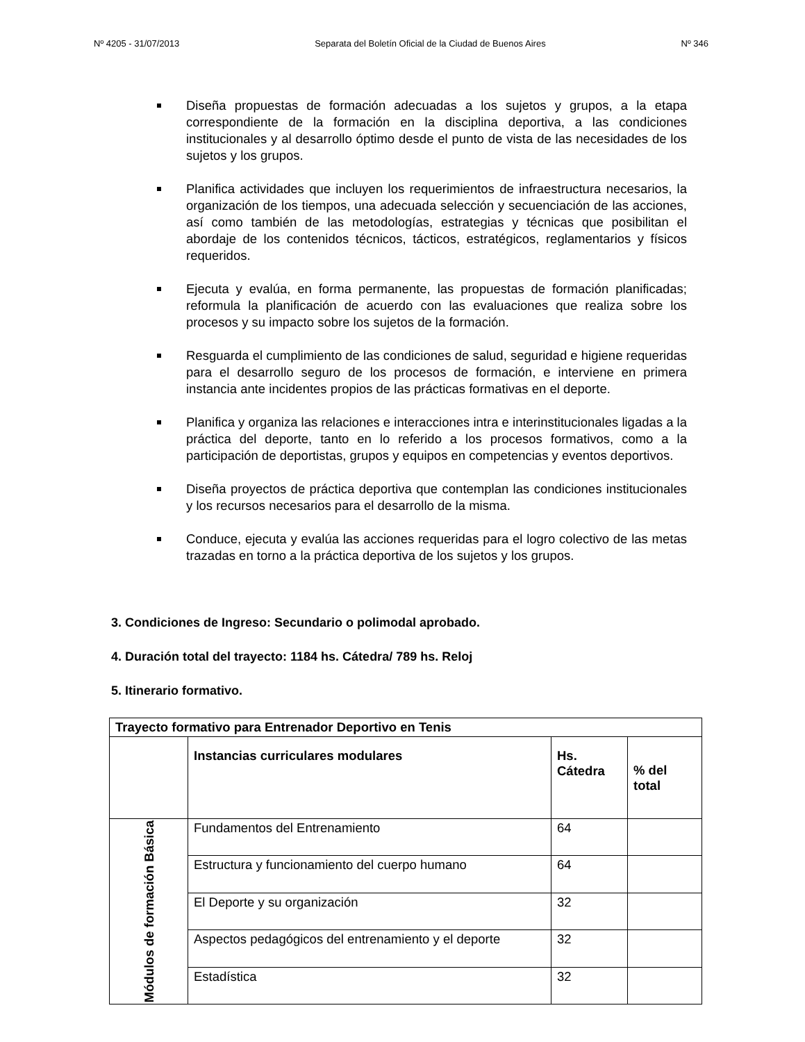Nº 4205 - 31/07/2013 Separata del Boletín Oficial de la Ciudad de Buenos Aires Nº 346
Diseña propuestas de formación adecuadas a los sujetos y grupos, a la etapa correspondiente de la formación en la disciplina deportiva, a las condiciones institucionales y al desarrollo óptimo desde el punto de vista de las necesidades de los sujetos y los grupos.
Planifica actividades que incluyen los requerimientos de infraestructura necesarios, la organización de los tiempos, una adecuada selección y secuenciación de las acciones, así como también de las metodologías, estrategias y técnicas que posibilitan el abordaje de los contenidos técnicos, tácticos, estratégicos, reglamentarios y físicos requeridos.
Ejecuta y evalúa, en forma permanente, las propuestas de formación planificadas; reformula la planificación de acuerdo con las evaluaciones que realiza sobre los procesos y su impacto sobre los sujetos de la formación.
Resguarda el cumplimiento de las condiciones de salud, seguridad e higiene requeridas para el desarrollo seguro de los procesos de formación, e interviene en primera instancia ante incidentes propios de las prácticas formativas en el deporte.
Planifica y organiza las relaciones e interacciones intra e interinstitucionales ligadas a la práctica del deporte, tanto en lo referido a los procesos formativos, como a la participación de deportistas, grupos y equipos en competencias y eventos deportivos.
Diseña proyectos de práctica deportiva que contemplan las condiciones institucionales y los recursos necesarios para el desarrollo de la misma.
Conduce, ejecuta y evalúa las acciones requeridas para el logro colectivo de las metas trazadas en torno a la práctica deportiva de los sujetos y los grupos.
3. Condiciones de Ingreso: Secundario o polimodal aprobado.
4. Duración total del trayecto: 1184 hs. Cátedra/ 789 hs. Reloj
5. Itinerario formativo.
| Trayecto formativo para Entrenador Deportivo en Tenis | | | |
| --- | --- | --- | --- |
| | Instancias curriculares modulares | Hs. Cátedra | % del total |
| Módulos de formación Básica | Fundamentos del Entrenamiento | 64 | |
| | Estructura y funcionamiento del cuerpo humano | 64 | |
| | El Deporte y su organización | 32 | |
| | Aspectos pedagógicos del entrenamiento y el deporte | 32 | |
| | Estadística | 32 | |